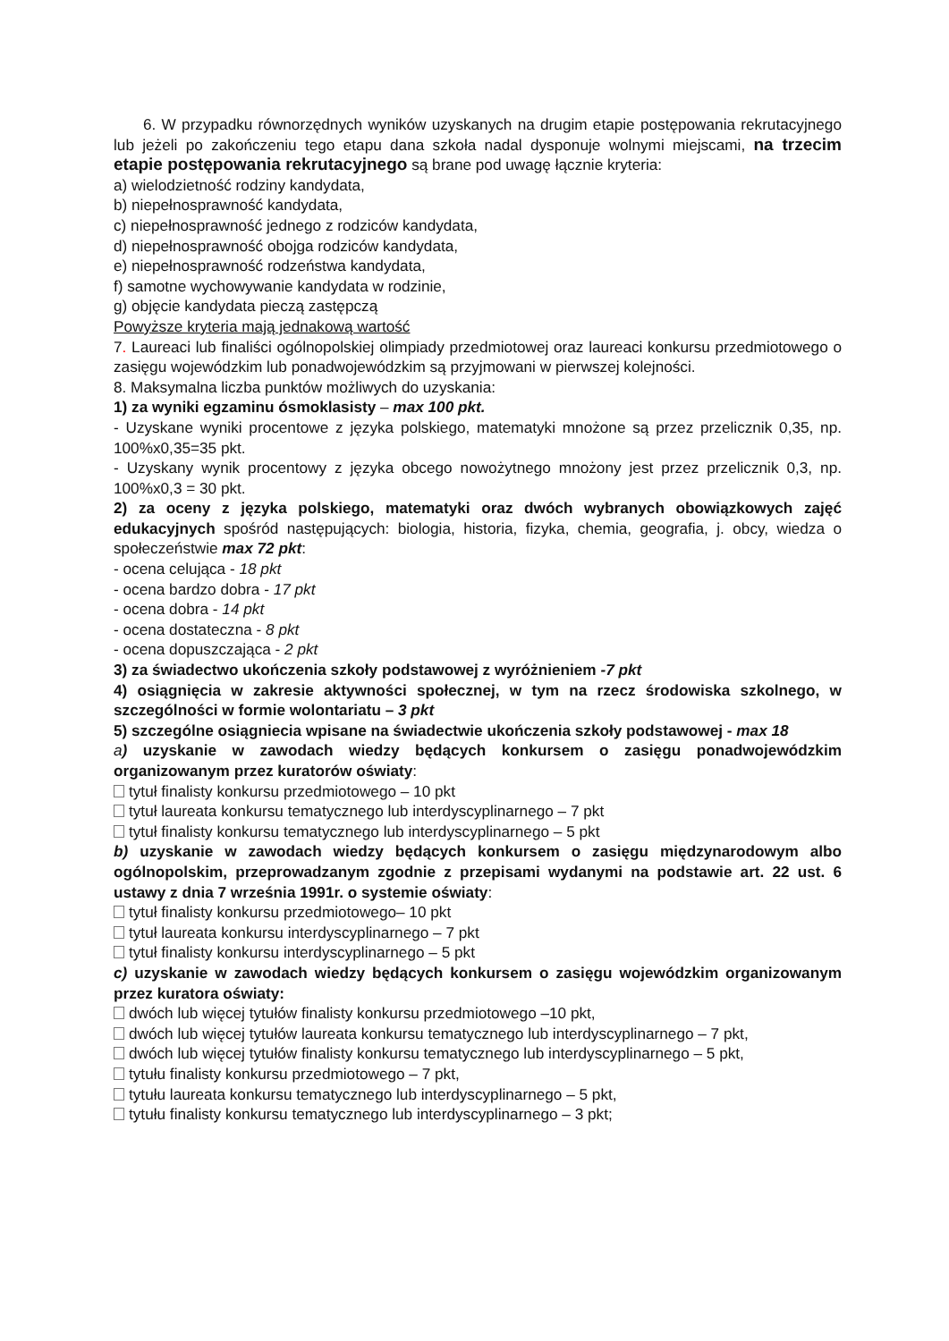6. W przypadku równorzędnych wyników uzyskanych na drugim etapie postępowania rekrutacyjnego lub jeżeli po zakończeniu tego etapu dana szkoła nadal dysponuje wolnymi miejscami, na trzecim etapie postępowania rekrutacyjnego są brane pod uwagę łącznie kryteria:
a) wielodzietność rodziny kandydata,
b) niepełnosprawność kandydata,
c) niepełnosprawność jednego z rodziców kandydata,
d) niepełnosprawność obojga rodziców kandydata,
e) niepełnosprawność rodzeństwa kandydata,
f) samotne wychowywanie kandydata w rodzinie,
g) objęcie kandydata pieczą zastępczą
Powyższe kryteria mają jednakową wartość
7. Laureaci lub finaliści ogólnopolskiej olimpiady przedmiotowej oraz laureaci konkursu przedmiotowego o zasięgu wojewódzkim lub ponadwojewódzkim są przyjmowani w pierwszej kolejności.
8. Maksymalna liczba punktów możliwych do uzyskania:
1) za wyniki egzaminu ósmoklasisty – max 100 pkt.
- Uzyskane wyniki procentowe z języka polskiego, matematyki mnożone są przez przelicznik 0,35, np. 100%x0,35=35 pkt.
- Uzyskany wynik procentowy z języka obcego nowożytnego mnożony jest przez przelicznik 0,3, np. 100%x0,3 = 30 pkt.
2) za oceny z języka polskiego, matematyki oraz dwóch wybranych obowiązkowych zajęć edukacyjnych spośród następujących: biologia, historia, fizyka, chemia, geografia, j. obcy, wiedza o społeczeństwie max 72 pkt:
- ocena celująca - 18 pkt
- ocena bardzo dobra - 17 pkt
- ocena dobra - 14 pkt
- ocena dostateczna - 8 pkt
- ocena dopuszczająca - 2 pkt
3) za świadectwo ukończenia szkoły podstawowej z wyróżnieniem -7 pkt
4) osiągnięcia w zakresie aktywności społecznej, w tym na rzecz środowiska szkolnego, w szczególności w formie wolontariatu – 3 pkt
5) szczególne osiągniecia wpisane na świadectwie ukończenia szkoły podstawowej - max 18
a) uzyskanie w zawodach wiedzy będących konkursem o zasięgu ponadwojewódzkim organizowanym przez kuratorów oświaty:
tytuł finalisty konkursu przedmiotowego – 10 pkt
tytuł laureata konkursu tematycznego lub interdyscyplinarnego – 7 pkt
tytuł finalisty konkursu tematycznego lub interdyscyplinarnego – 5 pkt
b) uzyskanie w zawodach wiedzy będących konkursem o zasięgu międzynarodowym albo ogólnopolskim, przeprowadzanym zgodnie z przepisami wydanymi na podstawie art. 22 ust. 6 ustawy z dnia 7 września 1991r. o systemie oświaty:
tytuł finalisty konkursu przedmiotowego– 10 pkt
tytuł laureata konkursu interdyscyplinarnego – 7 pkt
tytuł finalisty konkursu interdyscyplinarnego – 5 pkt
c) uzyskanie w zawodach wiedzy będących konkursem o zasięgu wojewódzkim organizowanym przez kuratora oświaty:
dwóch lub więcej tytułów finalisty konkursu przedmiotowego –10 pkt,
dwóch lub więcej tytułów laureata konkursu tematycznego lub interdyscyplinarnego – 7 pkt,
dwóch lub więcej tytułów finalisty konkursu tematycznego lub interdyscyplinarnego – 5 pkt,
tytułu finalisty konkursu przedmiotowego – 7 pkt,
tytułu laureata konkursu tematycznego lub interdyscyplinarnego – 5 pkt,
tytułu finalisty konkursu tematycznego lub interdyscyplinarnego – 3 pkt;